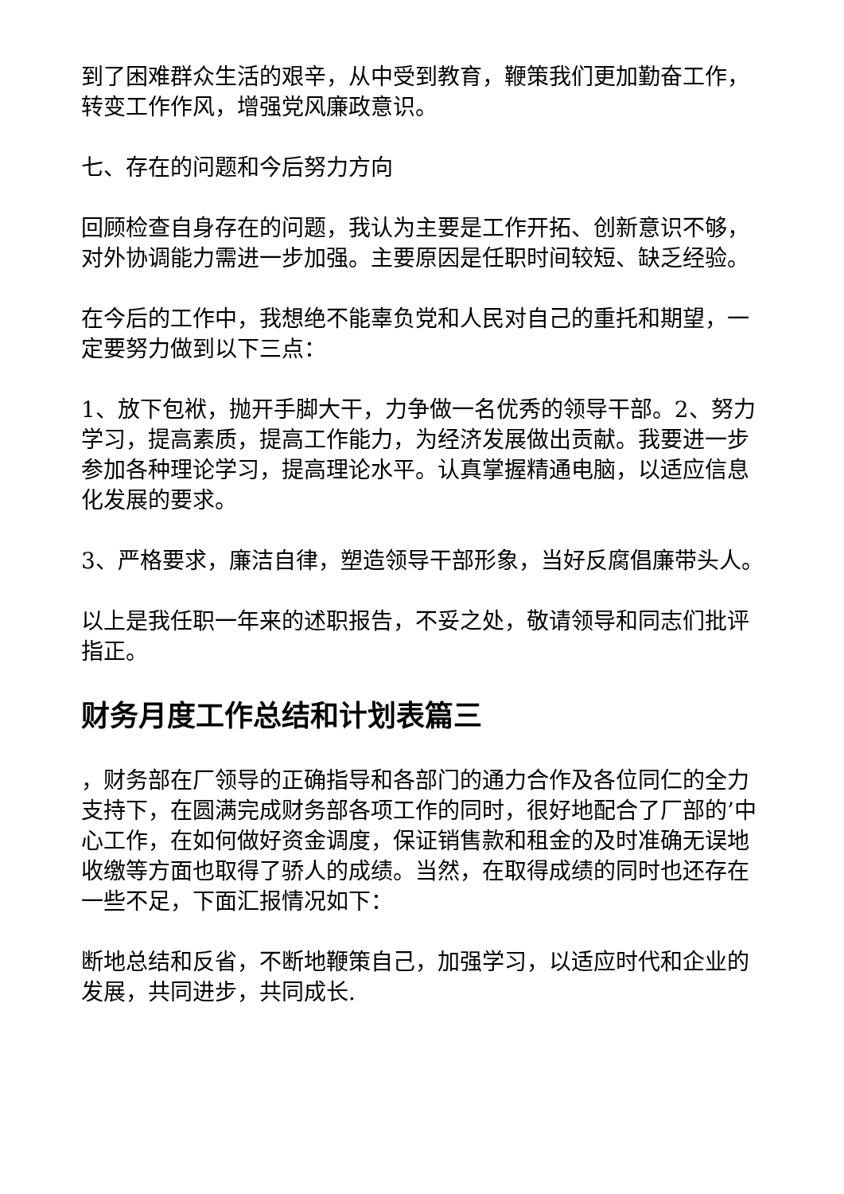到了困难群众生活的艰辛，从中受到教育，鞭策我们更加勤奋工作，转变工作作风，增强党风廉政意识。
七、存在的问题和今后努力方向
回顾检查自身存在的问题，我认为主要是工作开拓、创新意识不够，对外协调能力需进一步加强。主要原因是任职时间较短、缺乏经验。
在今后的工作中，我想绝不能辜负党和人民对自己的重托和期望，一定要努力做到以下三点：
1、放下包袱，抛开手脚大干，力争做一名优秀的领导干部。2、努力学习，提高素质，提高工作能力，为经济发展做出贡献。我要进一步参加各种理论学习，提高理论水平。认真掌握精通电脑，以适应信息化发展的要求。
3、严格要求，廉洁自律，塑造领导干部形象，当好反腐倡廉带头人。
以上是我任职一年来的述职报告，不妥之处，敬请领导和同志们批评指正。
财务月度工作总结和计划表篇三
，财务部在厂领导的正确指导和各部门的通力合作及各位同仁的全力支持下，在圆满完成财务部各项工作的同时，很好地配合了厂部的’中心工作，在如何做好资金调度，保证销售款和租金的及时准确无误地收缴等方面也取得了骄人的成绩。当然，在取得成绩的同时也还存在一些不足，下面汇报情况如下：
断地总结和反省，不断地鞭策自己，加强学习，以适应时代和企业的发展，共同进步，共同成长.